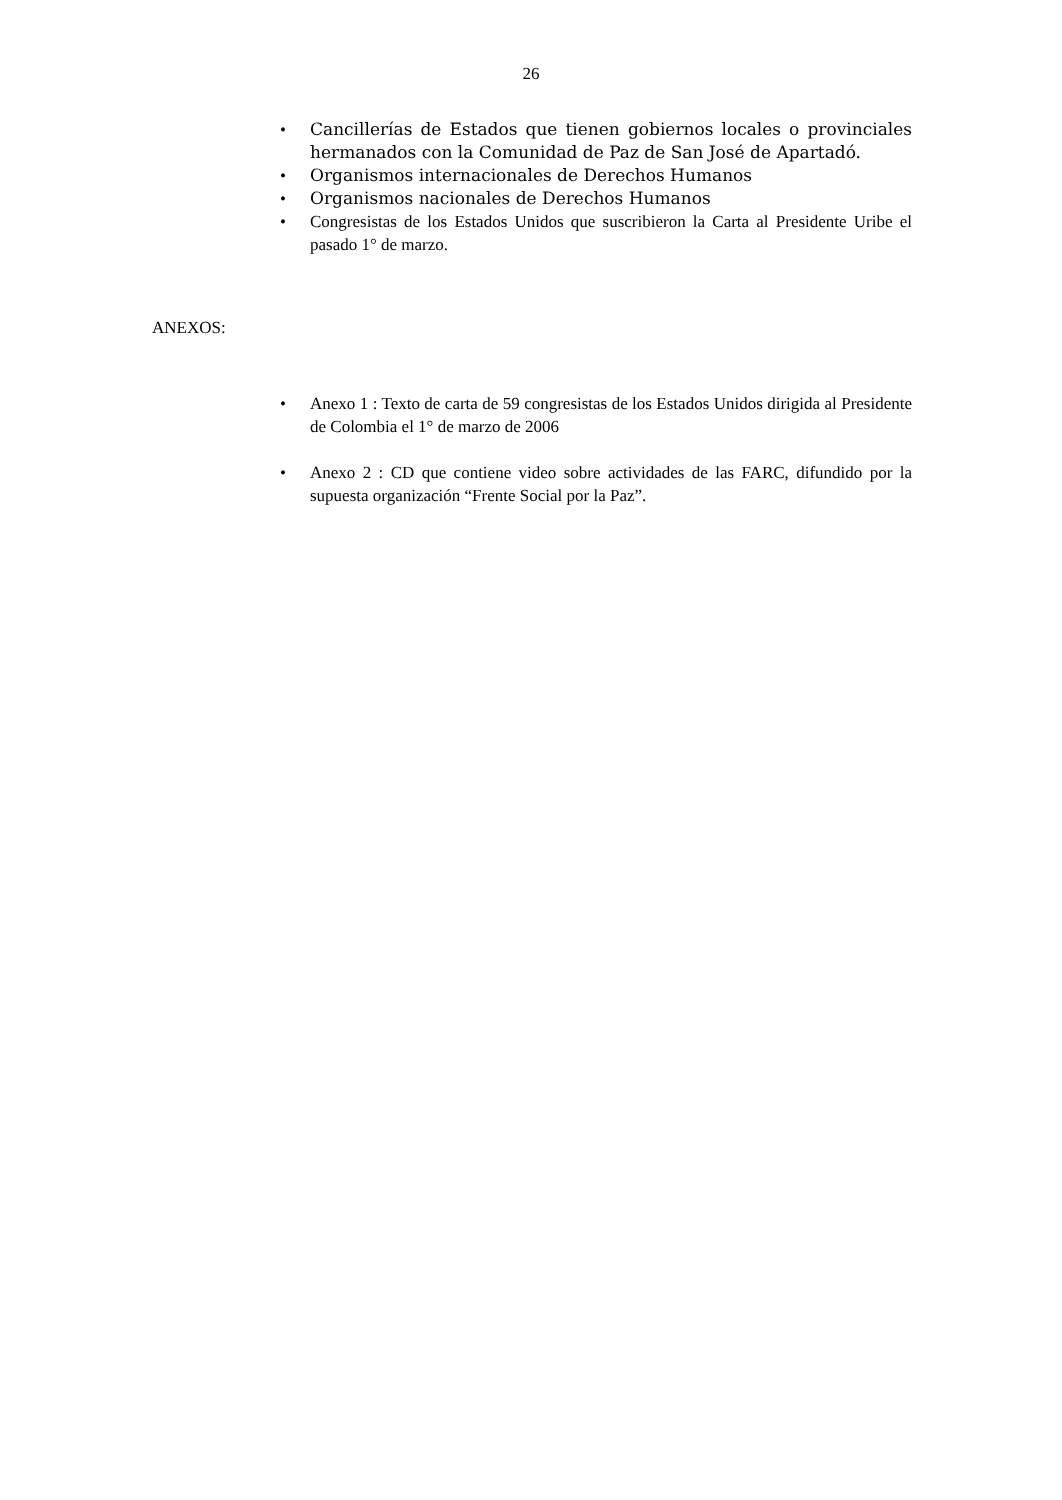26
• Cancillerías de Estados que tienen gobiernos locales o provinciales hermanados con la Comunidad de Paz de San José de Apartadó.
• Organismos internacionales de Derechos Humanos
• Organismos nacionales de Derechos Humanos
• Congresistas de los Estados Unidos que suscribieron la Carta al Presidente Uribe el pasado 1° de marzo.
ANEXOS:
• Anexo 1 : Texto de carta de 59 congresistas de los Estados Unidos dirigida al Presidente de Colombia el 1° de marzo de 2006
• Anexo 2 : CD que contiene video sobre actividades de las FARC, difundido por la supuesta organización “Frente Social por la Paz”.